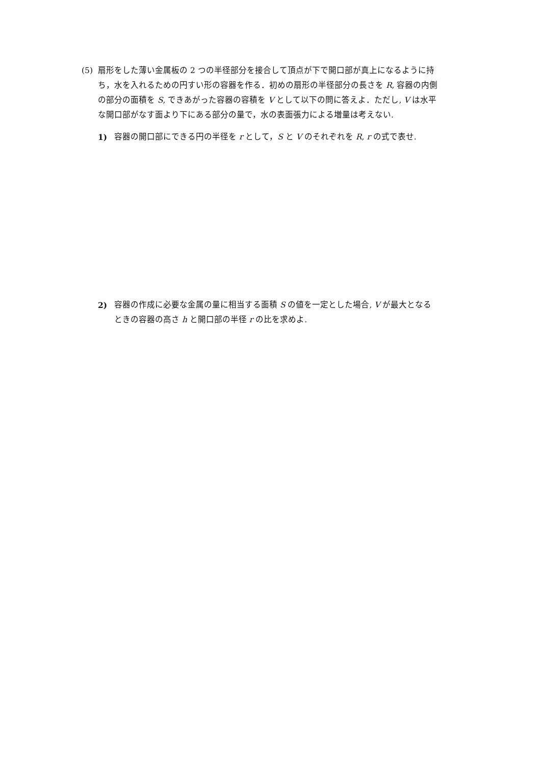(5) 扇形をした薄い金属板の 2 つの半径部分を接合して頂点が下で開口部が真上になるように持ち，水を入れるための円すい形の容器を作る．初めの扇形の半径部分の長さを R, 容器の内側の部分の面積を S, できあがった容器の容積を V として以下の問に答えよ．ただし, V は水平な開口部がなす面より下にある部分の量で，水の表面張力による増量は考えない.
1) 容器の開口部にできる円の半径を r として，S と V のそれぞれを R, r の式で表せ.
2) 容器の作成に必要な金属の量に相当する面積 S の値を一定とした場合, V が最大となるときの容器の高さ h と開口部の半径 r の比を求めよ.